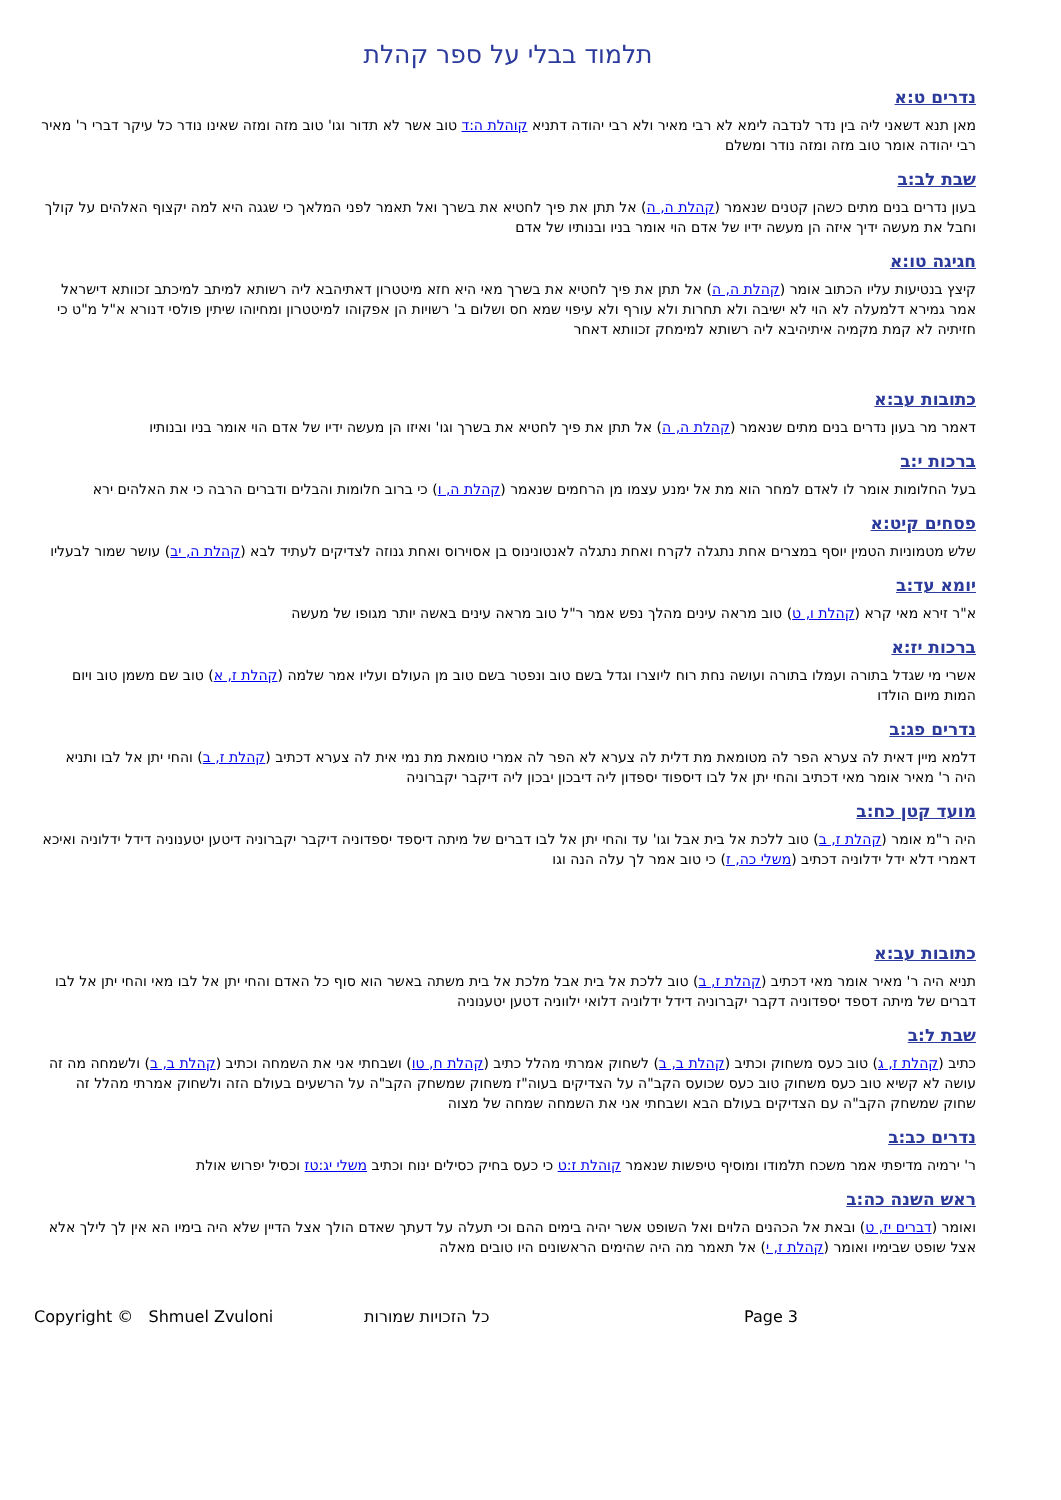תלמוד בבלי על ספר קהלת
נדרים ט:א
מאן תנא דשאני ליה בין נדר לנדבה לימא לא רבי מאיר ולא רבי יהודה דתניא קוהלת ה:ד טוב אשר לא תדור וגו' טוב מזה ומזה שאינו נודר כל עיקר דברי ר' מאיר רבי יהודה אומר טוב מזה ומזה נודר ומשלם
שבת לב:ב
בעון נדרים בנים מתים כשהן קטנים שנאמר (קהלת ה, ה) אל תתן את פיך לחטיא את בשרך ואל תאמר לפני המלאך כי שגגה היא למה יקצוף האלהים על קולך וחבל את מעשה ידיך איזה הן מעשה ידיו של אדם הוי אומר בניו ובנותיו של אדם
חגיגה טו:א
קיצץ בנטיעות עליו הכתוב אומר (קהלת ה, ה) אל תתן את פיך לחטיא את בשרך מאי היא חזא מיטטרון דאתיהבא ליה רשותא למיתב למיכתב זכוותא דישראל אמר גמירא דלמעלה לא הוי לא ישיבה ולא תחרות ולא עורף ולא עיפוי שמא חס ושלום ב' רשויות הן אפקוהו למיטטרון ומחיוהו שיתין פולסי דנורא א"ל מ"ט כי חזיתיה לא קמת מקמיה איתיהיבא ליה רשותא למימחק זכוותא דאחר
כתובות עב:א
דאמר מר בעון נדרים בנים מתים שנאמר (קהלת ה, ה) אל תתן את פיך לחטיא את בשרך וגו' ואיזו הן מעשה ידיו של אדם הוי אומר בניו ובנותיו
ברכות י:ב
בעל החלומות אומר לו לאדם למחר הוא מת אל ימנע עצמו מן הרחמים שנאמר (קהלת ה, ו) כי ברוב חלומות והבלים ודברים הרבה כי את האלהים ירא
פסחים קיט:א
שלש מטמוניות הטמין יוסף במצרים אחת נתגלה לקרח ואחת נתגלה לאנטונינוס בן אסוירוס ואחת גנוזה לצדיקים לעתיד לבא (קהלת ה, יב) עושר שמור לבעליו
יומא עד:ב
א"ר זירא מאי קרא (קהלת ו, ט) טוב מראה עינים מהלך נפש אמר ר"ל טוב מראה עינים באשה יותר מגופו של מעשה
ברכות יז:א
אשרי מי שגדל בתורה ועמלו בתורה ועושה נחת רוח ליוצרו וגדל בשם טוב ונפטר בשם טוב מן העולם ועליו אמר שלמה (קהלת ז, א) טוב שם משמן טוב ויום המות מיום הולדו
נדרים פג:ב
דלמא מיין דאית לה צערא הפר לה מטומאת מת דלית לה צערא לא הפר לה אמרי טומאת מת נמי אית לה צערא דכתיב (קהלת ז, ב) והחי יתן אל לבו ותניא היה ר' מאיר אומר מאי דכתיב והחי יתן אל לבו דיספוד יספדון ליה דיבכון יבכון ליה דיקבר יקברוניה
מועד קטן כח:ב
היה ר"מ אומר (קהלת ז, ב) טוב ללכת אל בית אבל וגו' עד והחי יתן אל לבו דברים של מיתה דיספד יספדוניה דיקבר יקברוניה דיטען יטענוניה דידל ידלוניה ואיכא דאמרי דלא ידל ידלוניה דכתיב (משלי כה, ז) כי טוב אמר לך עלה הנה וגו
כתובות עב:א
תניא היה ר' מאיר אומר מאי דכתיב (קהלת ז, ב) טוב ללכת אל בית אבל מלכת אל בית משתה באשר הוא סוף כל האדם והחי יתן אל לבו מאי והחי יתן אל לבו דברים של מיתה דספד יספדוניה דקבר יקברוניה דידל ידלוניה דלואי ילווניה דטען יטענוניה
שבת ל:ב
כתיב (קהלת ז, ג) טוב כעס משחוק וכתיב (קהלת ב, ב) לשחוק אמרתי מהלל כתיב (קהלת ח, טו) ושבחתי אני את השמחה וכתיב (קהלת ב, ב) ולשמחה מה זה עושה לא קשיא טוב כעס משחוק טוב כעס שכועס הקב"ה על הצדיקים בעוה"ז משחוק שמשחק הקב"ה על הרשעים בעולם הזה ולשחוק אמרתי מהלל זה שחוק שמשחק הקב"ה עם הצדיקים בעולם הבא ושבחתי אני את השמחה שמחה של מצוה
נדרים כב:ב
ר' ירמיה מדיפתי אמר משכח תלמודו ומוסיף טיפשות שנאמר קוהלת ז:ט כי כעס בחיק כסילים ינוח וכתיב משלי יג:טז וכסיל יפרוש אולת
ראש השנה כה:ב
ואומר (דברים יז, ט) ובאת אל הכהנים הלוים ואל השופט אשר יהיה בימים ההם וכי תעלה על דעתך שאדם הולך אצל הדיין שלא היה בימיו הא אין לך לילך אלא אצל שופט שבימיו ואומר (קהלת ז, י) אל תאמר מה היה שהימים הראשונים היו טובים מאלה
Copyright © Shmuel Zvuloni כל הזכויות שמורות Page 3